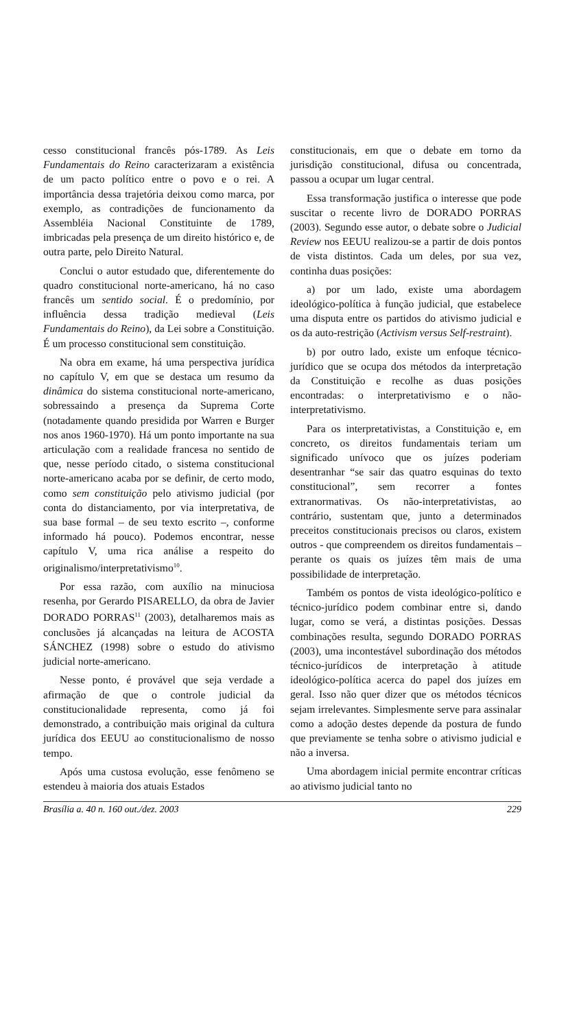cesso constitucional francês pós-1789. As Leis Fundamentais do Reino caracterizaram a existência de um pacto político entre o povo e o rei. A importância dessa trajetória deixou como marca, por exemplo, as contradições de funcionamento da Assembléia Nacional Constituinte de 1789, imbricadas pela presença de um direito histórico e, de outra parte, pelo Direito Natural.
Conclui o autor estudado que, diferentemente do quadro constitucional norte-americano, há no caso francês um sentido social. É o predomínio, por influência dessa tradição medieval (Leis Fundamentais do Reino), da Lei sobre a Constituição. É um processo constitucional sem constituição.
Na obra em exame, há uma perspectiva jurídica no capítulo V, em que se destaca um resumo da dinâmica do sistema constitucional norte-americano, sobressaindo a presença da Suprema Corte (notadamente quando presidida por Warren e Burger nos anos 1960-1970). Há um ponto importante na sua articulação com a realidade francesa no sentido de que, nesse período citado, o sistema constitucional norte-americano acaba por se definir, de certo modo, como sem constituição pelo ativismo judicial (por conta do distanciamento, por via interpretativa, de sua base formal – de seu texto escrito –, conforme informado há pouco). Podemos encontrar, nesse capítulo V, uma rica análise a respeito do originalismo/interpretativismo<sup>10</sup>.
Por essa razão, com auxílio na minuciosa resenha, por Gerardo PISARELLO, da obra de Javier DORADO PORRAS<sup>11</sup> (2003), detalharemos mais as conclusões já alcançadas na leitura de ACOSTA SÁNCHEZ (1998) sobre o estudo do ativismo judicial norte-americano.
Nesse ponto, é provável que seja verdade a afirmação de que o controle judicial da constitucionalidade representa, como já foi demonstrado, a contribuição mais original da cultura jurídica dos EEUU ao constitucionalismo de nosso tempo.
Após uma custosa evolução, esse fenômeno se estendeu à maioria dos atuais Estados
constitucionais, em que o debate em torno da jurisdição constitucional, difusa ou concentrada, passou a ocupar um lugar central.
Essa transformação justifica o interesse que pode suscitar o recente livro de DORADO PORRAS (2003). Segundo esse autor, o debate sobre o Judicial Review nos EEUU realizou-se a partir de dois pontos de vista distintos. Cada um deles, por sua vez, continha duas posições:
a) por um lado, existe uma abordagem ideológico-política à função judicial, que estabelece uma disputa entre os partidos do ativismo judicial e os da auto-restrição (Activism versus Self-restraint).
b) por outro lado, existe um enfoque técnico-jurídico que se ocupa dos métodos da interpretação da Constituição e recolhe as duas posições encontradas: o interpretativismo e o não-interpretativismo.
Para os interpretativistas, a Constituição e, em concreto, os direitos fundamentais teriam um significado unívoco que os juízes poderiam desentranhar “se sair das quatro esquinas do texto constitucional”, sem recorrer a fontes extranormativas. Os não-interpretativistas, ao contrário, sustentam que, junto a determinados preceitos constitucionais precisos ou claros, existem outros - que compreendem os direitos fundamentais – perante os quais os juízes têm mais de uma possibilidade de interpretação.
Também os pontos de vista ideológico-político e técnico-jurídico podem combinar entre si, dando lugar, como se verá, a distintas posições. Dessas combinações resulta, segundo DORADO PORRAS (2003), uma incontestável subordinação dos métodos técnico-jurídicos de interpretação à atitude ideológico-política acerca do papel dos juízes em geral. Isso não quer dizer que os métodos técnicos sejam irrelevantes. Simplesmente serve para assinalar como a adoção destes depende da postura de fundo que previamente se tenha sobre o ativismo judicial e não a inversa.
Uma abordagem inicial permite encontrar críticas ao ativismo judicial tanto no
Brasília a. 40 n. 160 out./dez. 2003 229